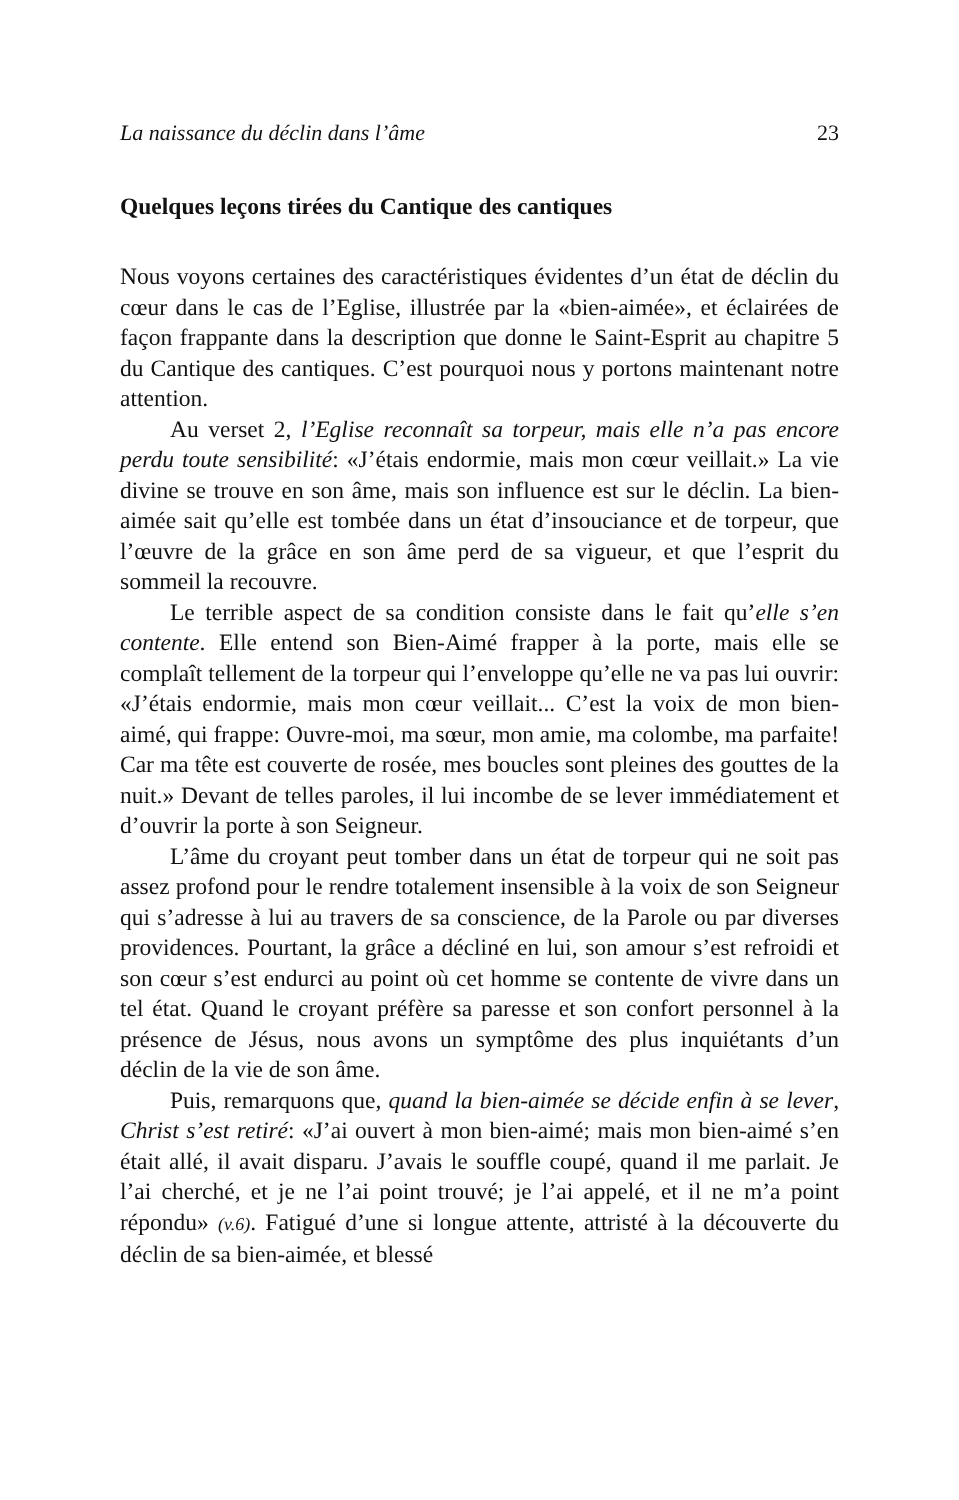La naissance du déclin dans l’âme 23
Quelques leçons tirées du Cantique des cantiques
Nous voyons certaines des caractéristiques évidentes d’un état de déclin du cœur dans le cas de l’Eglise, illustrée par la «bien-aimée», et éclairées de façon frappante dans la description que donne le Saint-Esprit au chapitre 5 du Cantique des cantiques. C’est pourquoi nous y portons maintenant notre attention.
Au verset 2, l’Eglise reconnaît sa torpeur, mais elle n’a pas encore perdu toute sensibilité: «J’étais endormie, mais mon cœur veillait.» La vie divine se trouve en son âme, mais son influence est sur le déclin. La bien-aimée sait qu’elle est tombée dans un état d’insouciance et de torpeur, que l’œuvre de la grâce en son âme perd de sa vigueur, et que l’esprit du sommeil la recouvre.
Le terrible aspect de sa condition consiste dans le fait qu’elle s’en contente. Elle entend son Bien-Aimé frapper à la porte, mais elle se complaît tellement de la torpeur qui l’enveloppe qu’elle ne va pas lui ouvrir: «J’étais endormie, mais mon cœur veillait... C’est la voix de mon bien-aimé, qui frappe: Ouvre-moi, ma sœur, mon amie, ma colombe, ma parfaite! Car ma tête est couverte de rosée, mes boucles sont pleines des gouttes de la nuit.» Devant de telles paroles, il lui incombe de se lever immédiatement et d’ouvrir la porte à son Seigneur.
L’âme du croyant peut tomber dans un état de torpeur qui ne soit pas assez profond pour le rendre totalement insensible à la voix de son Seigneur qui s’adresse à lui au travers de sa conscience, de la Parole ou par diverses providences. Pourtant, la grâce a décliné en lui, son amour s’est refroidi et son cœur s’est endurci au point où cet homme se contente de vivre dans un tel état. Quand le croyant préfère sa paresse et son confort personnel à la présence de Jésus, nous avons un symptôme des plus inquiétants d’un déclin de la vie de son âme.
Puis, remarquons que, quand la bien-aimée se décide enfin à se lever, Christ s’est retiré: «J’ai ouvert à mon bien-aimé; mais mon bien-aimé s’en était allé, il avait disparu. J’avais le souffle coupé, quand il me parlait. Je l’ai cherché, et je ne l’ai point trouvé; je l’ai appelé, et il ne m’a point répondu» (v.6). Fatigué d’une si longue attente, attristé à la découverte du déclin de sa bien-aimée, et blessé